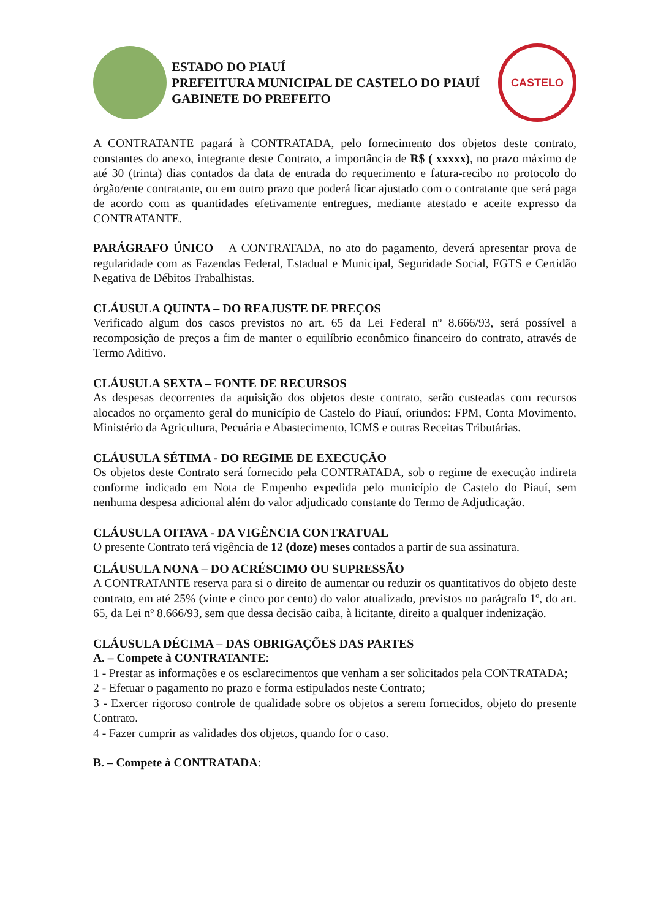ESTADO DO PIAUÍ
PREFEITURA MUNICIPAL DE CASTELO DO PIAUÍ
GABINETE DO PREFEITO
CASTELO
A CONTRATANTE pagará à CONTRATADA, pelo fornecimento dos objetos deste contrato, constantes do anexo, integrante deste Contrato, a importância de R$ ( xxxxx), no prazo máximo de até 30 (trinta) dias contados da data de entrada do requerimento e fatura-recibo no protocolo do órgão/ente contratante, ou em outro prazo que poderá ficar ajustado com o contratante que será paga de acordo com as quantidades efetivamente entregues, mediante atestado e aceite expresso da CONTRATANTE.
PARÁGRAFO ÚNICO – A CONTRATADA, no ato do pagamento, deverá apresentar prova de regularidade com as Fazendas Federal, Estadual e Municipal, Seguridade Social, FGTS e Certidão Negativa de Débitos Trabalhistas.
CLÁUSULA QUINTA – DO REAJUSTE DE PREÇOS
Verificado algum dos casos previstos no art. 65 da Lei Federal nº 8.666/93, será possível a recomposição de preços a fim de manter o equilíbrio econômico financeiro do contrato, através de Termo Aditivo.
CLÁUSULA SEXTA – FONTE DE RECURSOS
As despesas decorrentes da aquisição dos objetos deste contrato, serão custeadas com recursos alocados no orçamento geral do município de Castelo do Piauí, oriundos: FPM, Conta Movimento, Ministério da Agricultura, Pecuária e Abastecimento, ICMS e outras Receitas Tributárias.
CLÁUSULA SÉTIMA - DO REGIME DE EXECUÇÃO
Os objetos deste Contrato será fornecido pela CONTRATADA, sob o regime de execução indireta conforme indicado em Nota de Empenho expedida pelo município de Castelo do Piauí, sem nenhuma despesa adicional além do valor adjudicado constante do Termo de Adjudicação.
CLÁUSULA OITAVA - DA VIGÊNCIA CONTRATUAL
O presente Contrato terá vigência de 12 (doze) meses contados a partir de sua assinatura.
CLÁUSULA NONA – DO ACRÉSCIMO OU SUPRESSÃO
A CONTRATANTE reserva para si o direito de aumentar ou reduzir os quantitativos do objeto deste contrato, em até 25% (vinte e cinco por cento) do valor atualizado, previstos no parágrafo 1º, do art. 65, da Lei nº 8.666/93, sem que dessa decisão caiba, à licitante, direito a qualquer indenização.
CLÁUSULA DÉCIMA – DAS OBRIGAÇÕES DAS PARTES
A. – Compete à CONTRATANTE:
1 - Prestar as informações e os esclarecimentos que venham a ser solicitados pela CONTRATADA;
2 - Efetuar o pagamento no prazo e forma estipulados neste Contrato;
3 - Exercer rigoroso controle de qualidade sobre os objetos a serem fornecidos, objeto do presente Contrato.
4 - Fazer cumprir as validades dos objetos, quando for o caso.
B. – Compete à CONTRATADA: